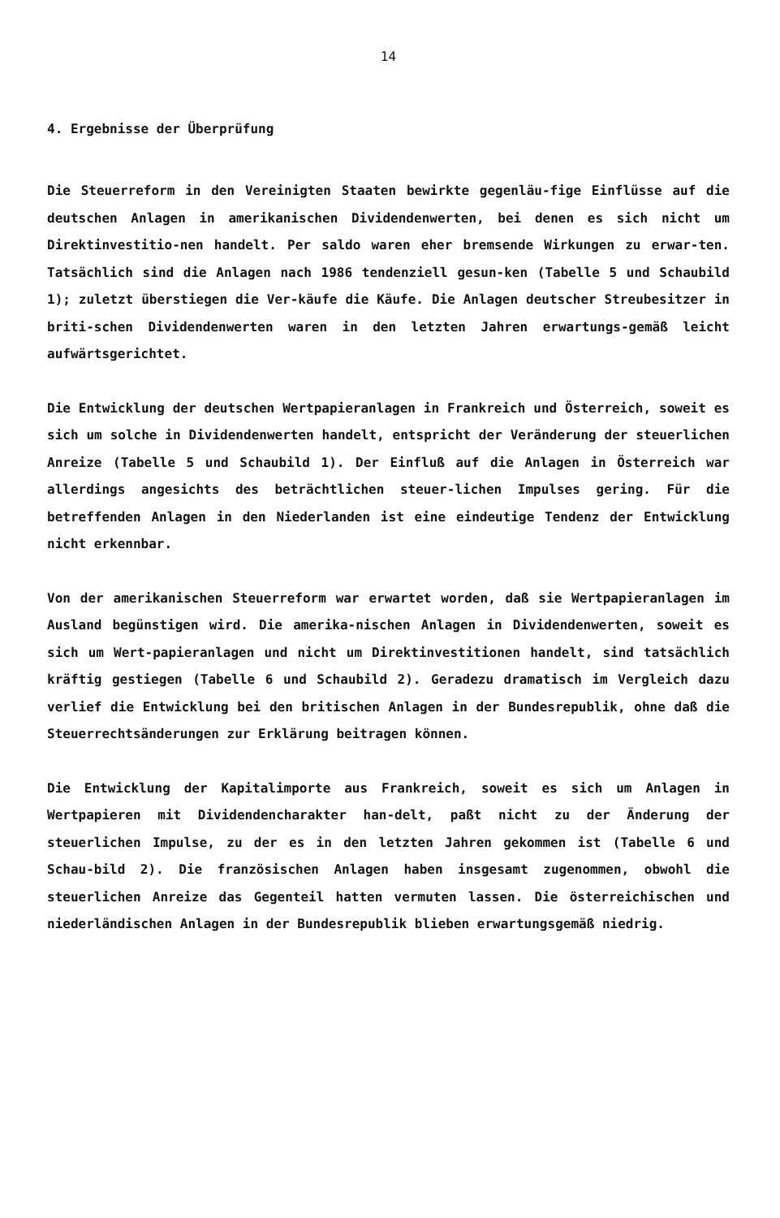14
4. Ergebnisse der Überprüfung
Die Steuerreform in den Vereinigten Staaten bewirkte gegenläu-fige Einflüsse auf die deutschen Anlagen in amerikanischen Dividendenwerten, bei denen es sich nicht um Direktinvestitio-nen handelt. Per saldo waren eher bremsende Wirkungen zu erwar-ten. Tatsächlich sind die Anlagen nach 1986 tendenziell gesun-ken (Tabelle 5 und Schaubild 1); zuletzt überstiegen die Ver-käufe die Käufe. Die Anlagen deutscher Streubesitzer in briti-schen Dividendenwerten waren in den letzten Jahren erwartungs-gemäß leicht aufwärtsgerichtet.
Die Entwicklung der deutschen Wertpapieranlagen in Frankreich und Österreich, soweit es sich um solche in Dividendenwerten handelt, entspricht der Veränderung der steuerlichen Anreize (Tabelle 5 und Schaubild 1). Der Einfluß auf die Anlagen in Österreich war allerdings angesichts des beträchtlichen steuer-lichen Impulses gering. Für die betreffenden Anlagen in den Niederlanden ist eine eindeutige Tendenz der Entwicklung nicht erkennbar.
Von der amerikanischen Steuerreform war erwartet worden, daß sie Wertpapieranlagen im Ausland begünstigen wird. Die amerika-nischen Anlagen in Dividendenwerten, soweit es sich um Wert-papieranlagen und nicht um Direktinvestitionen handelt, sind tatsächlich kräftig gestiegen (Tabelle 6 und Schaubild 2). Geradezu dramatisch im Vergleich dazu verlief die Entwicklung bei den britischen Anlagen in der Bundesrepublik, ohne daß die Steuerrechtsänderungen zur Erklärung beitragen können.
Die Entwicklung der Kapitalimporte aus Frankreich, soweit es sich um Anlagen in Wertpapieren mit Dividendencharakter han-delt, paßt nicht zu der Änderung der steuerlichen Impulse, zu der es in den letzten Jahren gekommen ist (Tabelle 6 und Schau-bild 2). Die französischen Anlagen haben insgesamt zugenommen, obwohl die steuerlichen Anreize das Gegenteil hatten vermuten lassen. Die österreichischen und niederländischen Anlagen in der Bundesrepublik blieben erwartungsgemäß niedrig.